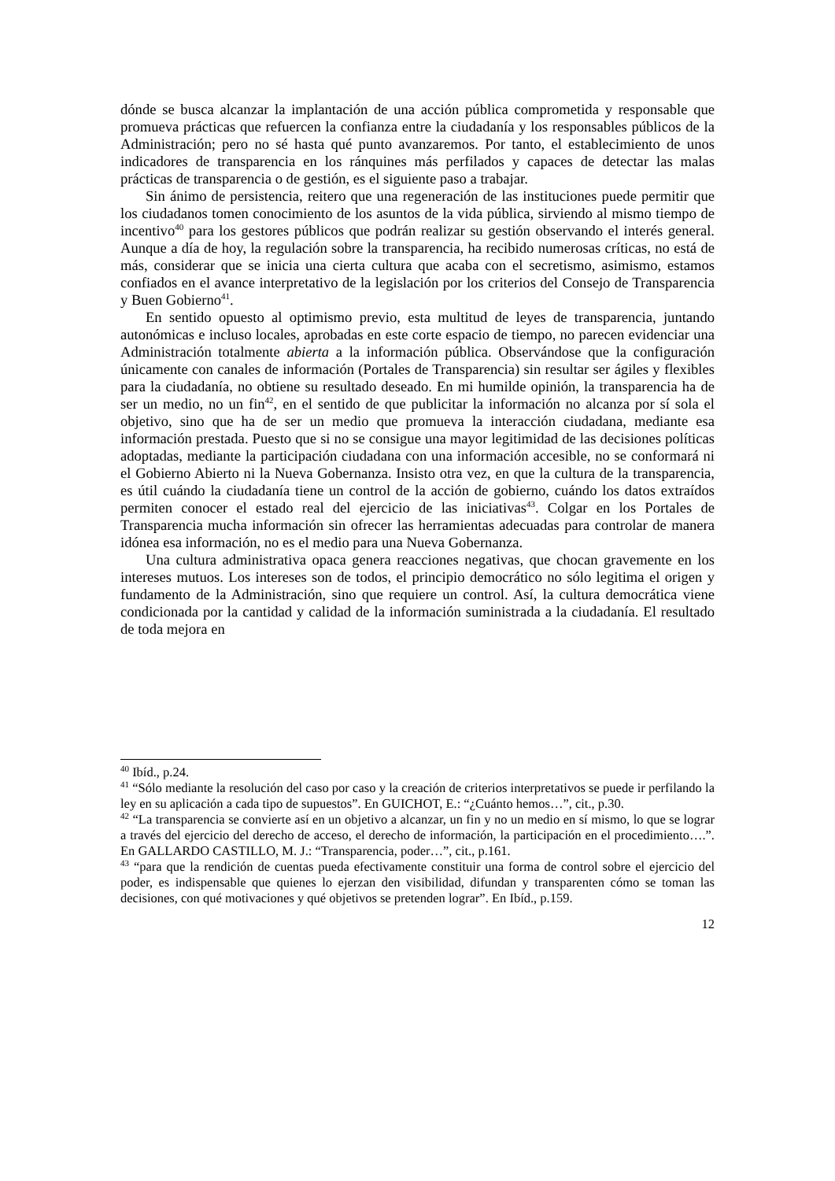dónde se busca alcanzar la implantación de una acción pública comprometida y responsable que promueva prácticas que refuercen la confianza entre la ciudadanía y los responsables públicos de la Administración; pero no sé hasta qué punto avanzaremos. Por tanto, el establecimiento de unos indicadores de transparencia en los ránquines más perfilados y capaces de detectar las malas prácticas de transparencia o de gestión, es el siguiente paso a trabajar.
Sin ánimo de persistencia, reitero que una regeneración de las instituciones puede permitir que los ciudadanos tomen conocimiento de los asuntos de la vida pública, sirviendo al mismo tiempo de incentivo<sup>40</sup> para los gestores públicos que podrán realizar su gestión observando el interés general. Aunque a día de hoy, la regulación sobre la transparencia, ha recibido numerosas críticas, no está de más, considerar que se inicia una cierta cultura que acaba con el secretismo, asimismo, estamos confiados en el avance interpretativo de la legislación por los criterios del Consejo de Transparencia y Buen Gobierno<sup>41</sup>.
En sentido opuesto al optimismo previo, esta multitud de leyes de transparencia, juntando autonómicas e incluso locales, aprobadas en este corte espacio de tiempo, no parecen evidenciar una Administración totalmente abierta a la información pública. Observándose que la configuración únicamente con canales de información (Portales de Transparencia) sin resultar ser ágiles y flexibles para la ciudadanía, no obtiene su resultado deseado. En mi humilde opinión, la transparencia ha de ser un medio, no un fin<sup>42</sup>, en el sentido de que publicitar la información no alcanza por sí sola el objetivo, sino que ha de ser un medio que promueva la interacción ciudadana, mediante esa información prestada. Puesto que si no se consigue una mayor legitimidad de las decisiones políticas adoptadas, mediante la participación ciudadana con una información accesible, no se conformará ni el Gobierno Abierto ni la Nueva Gobernanza. Insisto otra vez, en que la cultura de la transparencia, es útil cuándo la ciudadanía tiene un control de la acción de gobierno, cuándo los datos extraídos permiten conocer el estado real del ejercicio de las iniciativas<sup>43</sup>. Colgar en los Portales de Transparencia mucha información sin ofrecer las herramientas adecuadas para controlar de manera idónea esa información, no es el medio para una Nueva Gobernanza.
Una cultura administrativa opaca genera reacciones negativas, que chocan gravemente en los intereses mutuos. Los intereses son de todos, el principio democrático no sólo legitima el origen y fundamento de la Administración, sino que requiere un control. Así, la cultura democrática viene condicionada por la cantidad y calidad de la información suministrada a la ciudadanía. El resultado de toda mejora en
<sup>40</sup> Ibíd., p.24.
<sup>41</sup> “Sólo mediante la resolución del caso por caso y la creación de criterios interpretativos se puede ir perfilando la ley en su aplicación a cada tipo de supuestos”. En GUICHOT, E.: “¿Cuánto hemos…”, cit., p.30.
<sup>42</sup> “La transparencia se convierte así en un objetivo a alcanzar, un fin y no un medio en sí mismo, lo que se lograr a través del ejercicio del derecho de acceso, el derecho de información, la participación en el procedimiento….”. En GALLARDO CASTILLO, M. J.: “Transparencia, poder…”, cit., p.161.
<sup>43</sup> “para que la rendición de cuentas pueda efectivamente constituir una forma de control sobre el ejercicio del poder, es indispensable que quienes lo ejerzan den visibilidad, difundan y transparenten cómo se toman las decisiones, con qué motivaciones y qué objetivos se pretenden lograr”. En Ibíd., p.159.
12